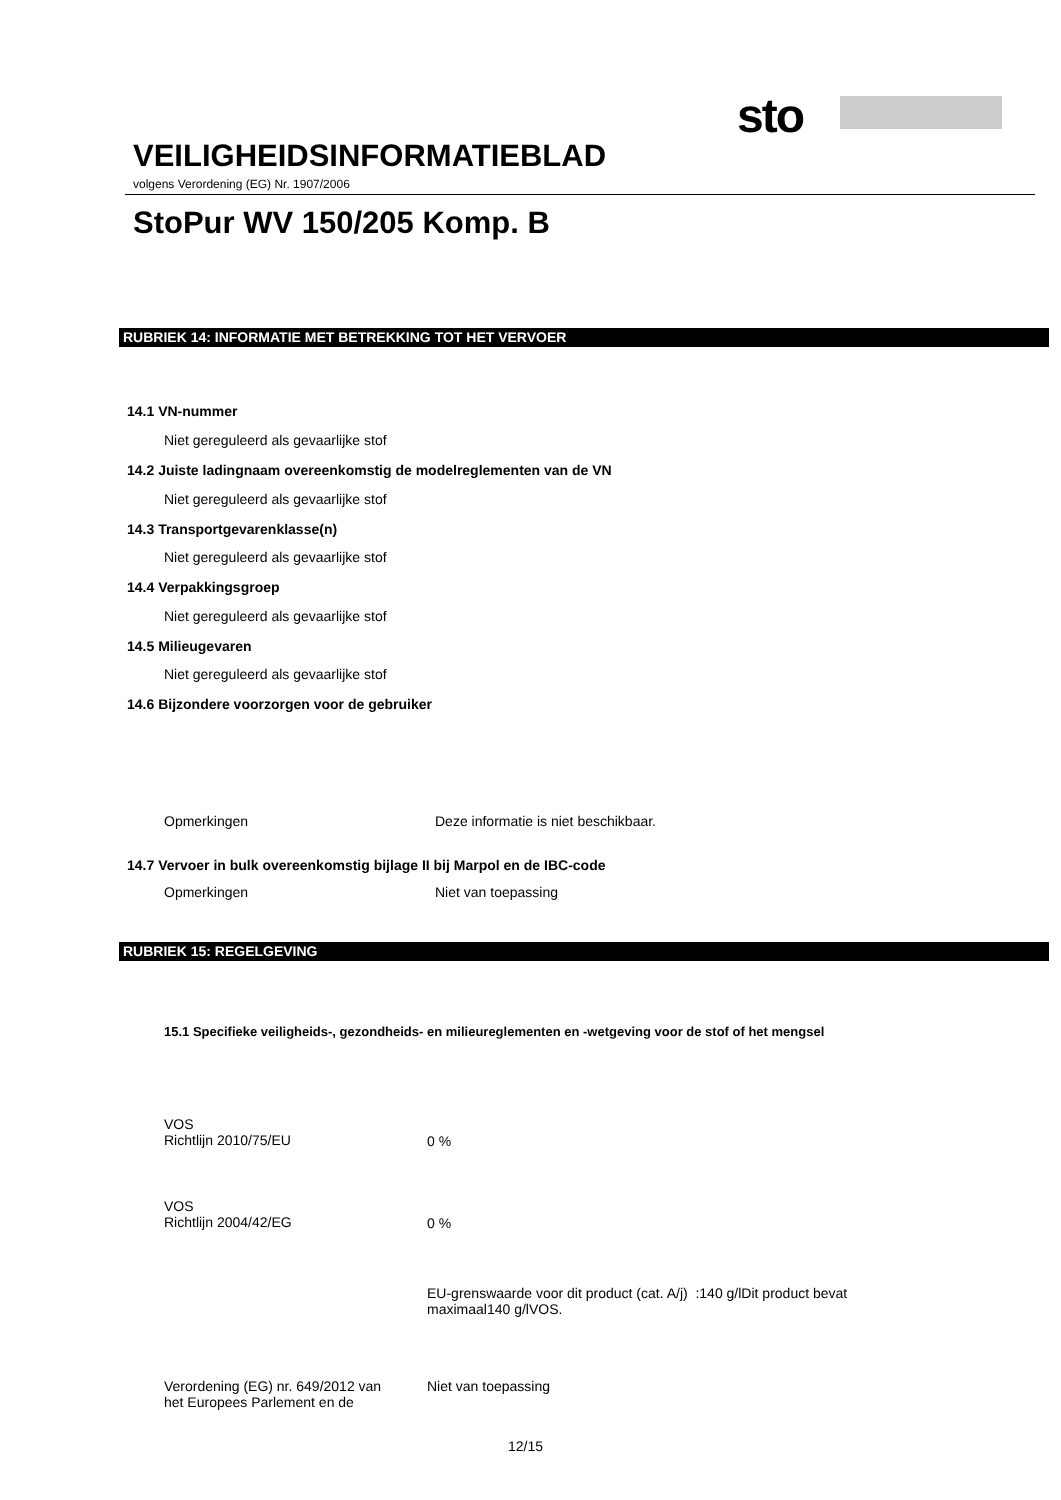sto
VEILIGHEIDSINFORMATIEBLAD
volgens Verordening (EG) Nr. 1907/2006
StoPur WV 150/205 Komp. B
RUBRIEK 14: INFORMATIE MET BETREKKING TOT HET VERVOER
14.1 VN-nummer
Niet gereguleerd als gevaarlijke stof
14.2 Juiste ladingnaam overeenkomstig de modelreglementen van de VN
Niet gereguleerd als gevaarlijke stof
14.3 Transportgevarenklasse(n)
Niet gereguleerd als gevaarlijke stof
14.4 Verpakkingsgroep
Niet gereguleerd als gevaarlijke stof
14.5 Milieugevaren
Niet gereguleerd als gevaarlijke stof
14.6 Bijzondere voorzorgen voor de gebruiker
Opmerkingen
Deze informatie is niet beschikbaar.
14.7 Vervoer in bulk overeenkomstig bijlage II bij Marpol en de IBC-code
Opmerkingen Niet van toepassing
RUBRIEK 15: REGELGEVING
15.1 Specifieke veiligheids-, gezondheids- en milieureglementen en -wetgeving voor de stof of het mengsel
VOS
Richtlijn 2010/75/EU
0 %
VOS
Richtlijn 2004/42/EG
0 %
EU-grenswaarde voor dit product (cat. A/j) :140 g/lDit product bevat maximaal140 g/lVOS.
Verordening (EG) nr. 649/2012 van
het Europees Parlement en de
Niet van toepassing
12/15